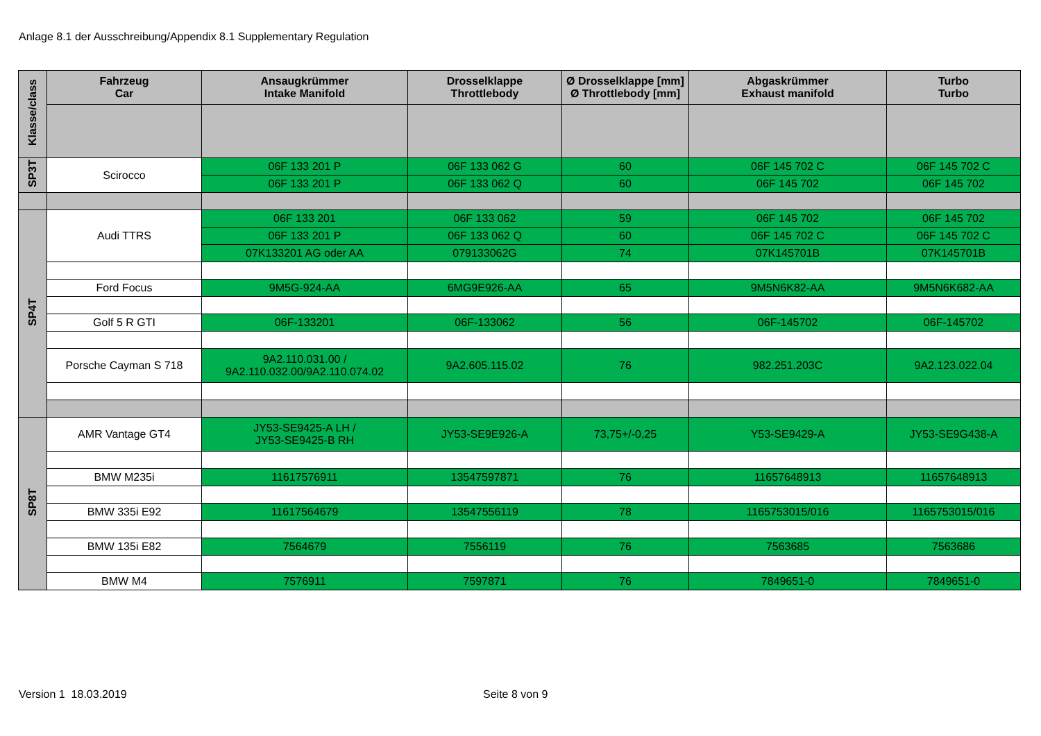Anlage 8.1 der Ausschreibung/Appendix 8.1 Supplementary Regulation
| Klasse/class | Fahrzeug Car | Ansaugkrümmer Intake Manifold | Drosselklappe Throttlebody | Ø Drosselklappe [mm] Ø Throttlebody [mm] | Abgaskrümmer Exhaust manifold | Turbo Turbo |
| --- | --- | --- | --- | --- | --- | --- |
| SP3T | Scirocco | 06F 133 201 P | 06F 133 062 G | 60 | 06F 145 702 C | 06F 145 702 C |
| | | 06F 133 201 P | 06F 133 062 Q | 60 | 06F 145 702 | 06F 145 702 |
| SP4T | Audi TTRS | 06F 133 201 | 06F 133 062 | 59 | 06F 145 702 | 06F 145 702 |
| | | 06F 133 201 P | 06F 133 062 Q | 60 | 06F 145 702 C | 06F 145 702 C |
| | | 07K133201 AG oder AA | 079133062G | 74 | 07K145701B | 07K145701B |
| | Ford Focus | 9M5G-924-AA | 6MG9E926-AA | 65 | 9M5N6K82-AA | 9M5N6K682-AA |
| | Golf 5 R GTI | 06F-133201 | 06F-133062 | 56 | 06F-145702 | 06F-145702 |
| | Porsche Cayman S 718 | 9A2.110.031.00 / 9A2.110.032.00/9A2.110.074.02 | 9A2.605.115.02 | 76 | 982.251.203C | 9A2.123.022.04 |
| SP8T | AMR Vantage GT4 | JY53-SE9425-A LH / JY53-SE9425-B RH | JY53-SE9E926-A | 73,75+/-0,25 | Y53-SE9429-A | JY53-SE9G438-A |
| | BMW M235i | 11617576911 | 13547597871 | 76 | 11657648913 | 11657648913 |
| | BMW 335i E92 | 11617564679 | 13547556119 | 78 | 1165753015/016 | 1165753015/016 |
| | BMW 135i E82 | 7564679 | 7556119 | 76 | 7563685 | 7563686 |
| | BMW M4 | 7576911 | 7597871 | 76 | 7849651-0 | 7849651-0 |
Version 1 18.03.2019 Seite 8 von 9